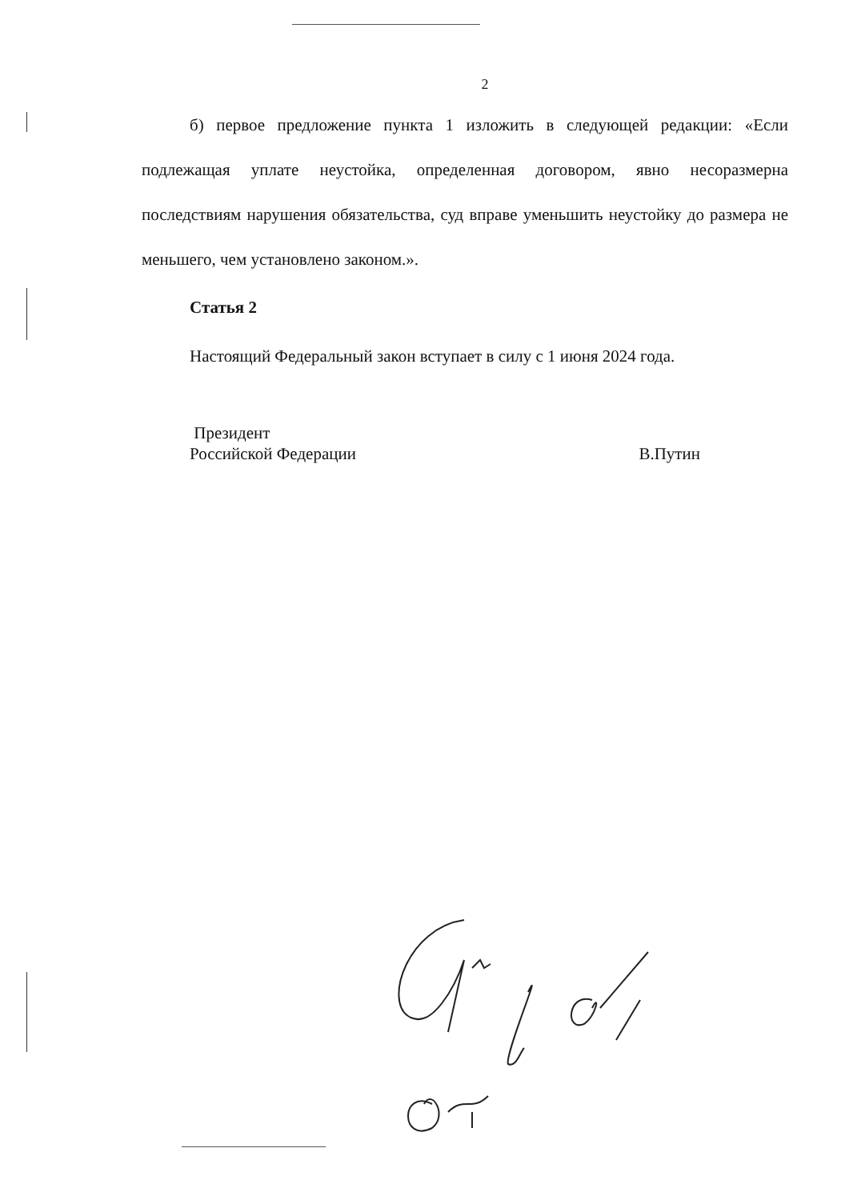2
б) первое предложение пункта 1 изложить в следующей редакции: «Если подлежащая уплате неустойка, определенная договором, явно несоразмерна последствиям нарушения обязательства, суд вправе уменьшить неустойку до размера не меньшего, чем установлено законом.».
Статья 2
Настоящий Федеральный закон вступает в силу с 1 июня 2024 года.
Президент
Российской Федерации
В.Путин